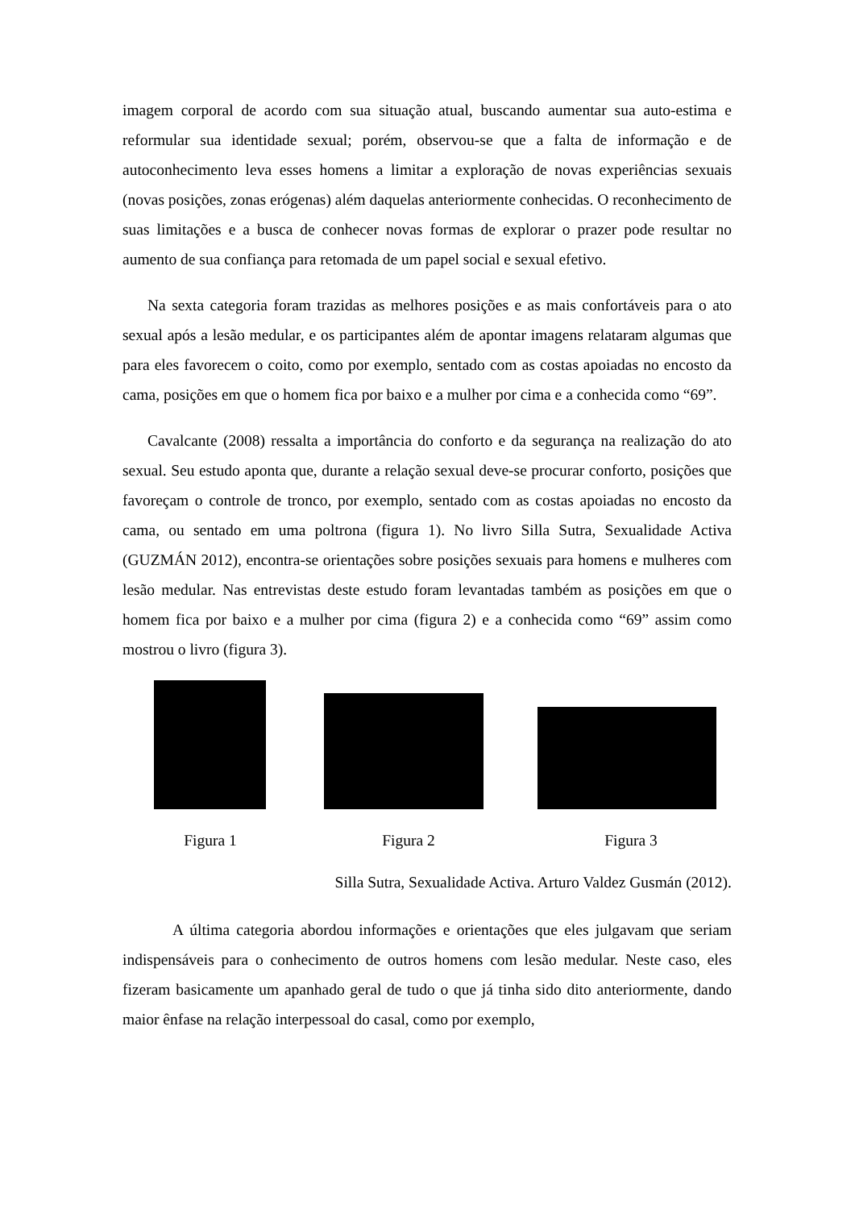imagem corporal de acordo com sua situação atual, buscando aumentar sua auto-estima e reformular sua identidade sexual; porém, observou-se que a falta de informação e de autoconhecimento leva esses homens a limitar a exploração de novas experiências sexuais (novas posições, zonas erógenas) além daquelas anteriormente conhecidas. O reconhecimento de suas limitações e a busca de conhecer novas formas de explorar o prazer pode resultar no aumento de sua confiança para retomada de um papel social e sexual efetivo.
Na sexta categoria foram trazidas as melhores posições e as mais confortáveis para o ato sexual após a lesão medular, e os participantes além de apontar imagens relataram algumas que para eles favorecem o coito, como por exemplo, sentado com as costas apoiadas no encosto da cama, posições em que o homem fica por baixo e a mulher por cima e a conhecida como “69”.
Cavalcante (2008) ressalta a importância do conforto e da segurança na realização do ato sexual. Seu estudo aponta que, durante a relação sexual deve-se procurar conforto, posições que favoreçam o controle de tronco, por exemplo, sentado com as costas apoiadas no encosto da cama, ou sentado em uma poltrona (figura 1). No livro Silla Sutra, Sexualidade Activa (GUZMÁN 2012), encontra-se orientações sobre posições sexuais para homens e mulheres com lesão medular. Nas entrevistas deste estudo foram levantadas também as posições em que o homem fica por baixo e a mulher por cima (figura 2) e a conhecida como “69” assim como mostrou o livro (figura 3).
Figura 1 Figura 2 Figura 3
Silla Sutra, Sexualidade Activa. Arturo Valdez Gusmán (2012).
A última categoria abordou informações e orientações que eles julgavam que seriam indispensáveis para o conhecimento de outros homens com lesão medular. Neste caso, eles fizeram basicamente um apanhado geral de tudo o que já tinha sido dito anteriormente, dando maior ênfase na relação interpessoal do casal, como por exemplo,